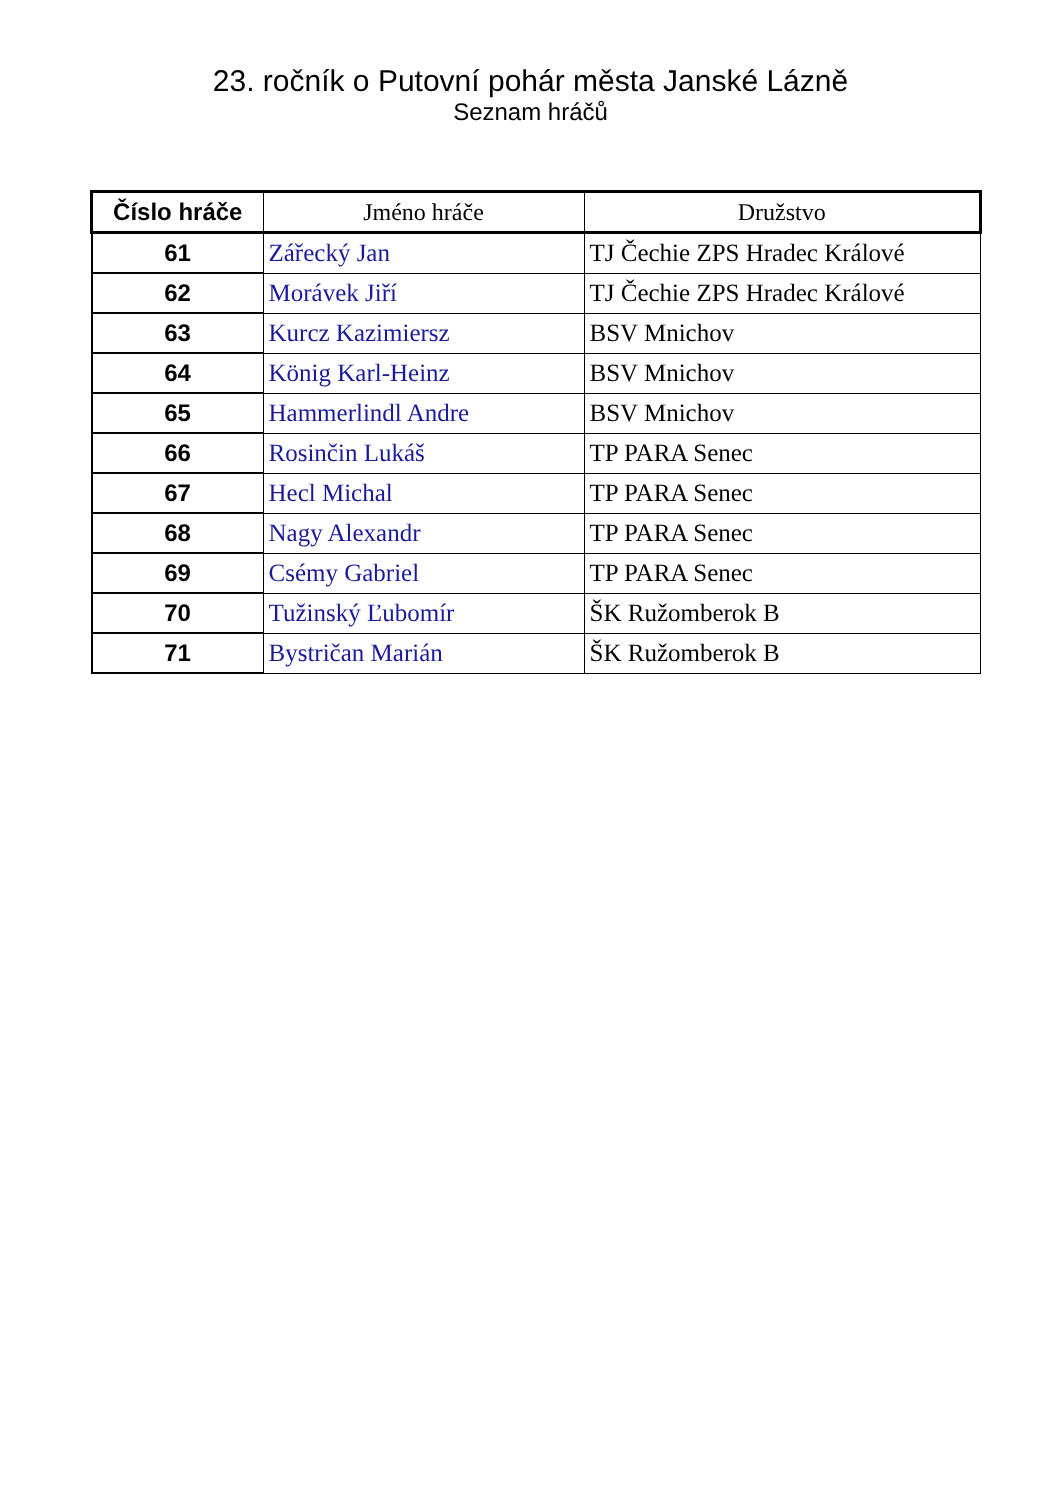23. ročník o Putovní pohár města Janské Lázně
Seznam hráčů
| Číslo hráče | Jméno hráče | Družstvo |
| --- | --- | --- |
| 61 | Zářecký Jan | TJ Čechie ZPS Hradec Králové |
| 62 | Morávek Jiří | TJ Čechie ZPS Hradec Králové |
| 63 | Kurcz Kazimiersz | BSV Mnichov |
| 64 | König Karl-Heinz | BSV Mnichov |
| 65 | Hammerlindl Andre | BSV Mnichov |
| 66 | Rosinčin Lukáš | TP PARA Senec |
| 67 | Hecl Michal | TP PARA Senec |
| 68 | Nagy Alexandr | TP PARA Senec |
| 69 | Csémy Gabriel | TP PARA Senec |
| 70 | Tužinský Ľubomír | ŠK Ružomberok B |
| 71 | Bystričan Marián | ŠK Ružomberok B |